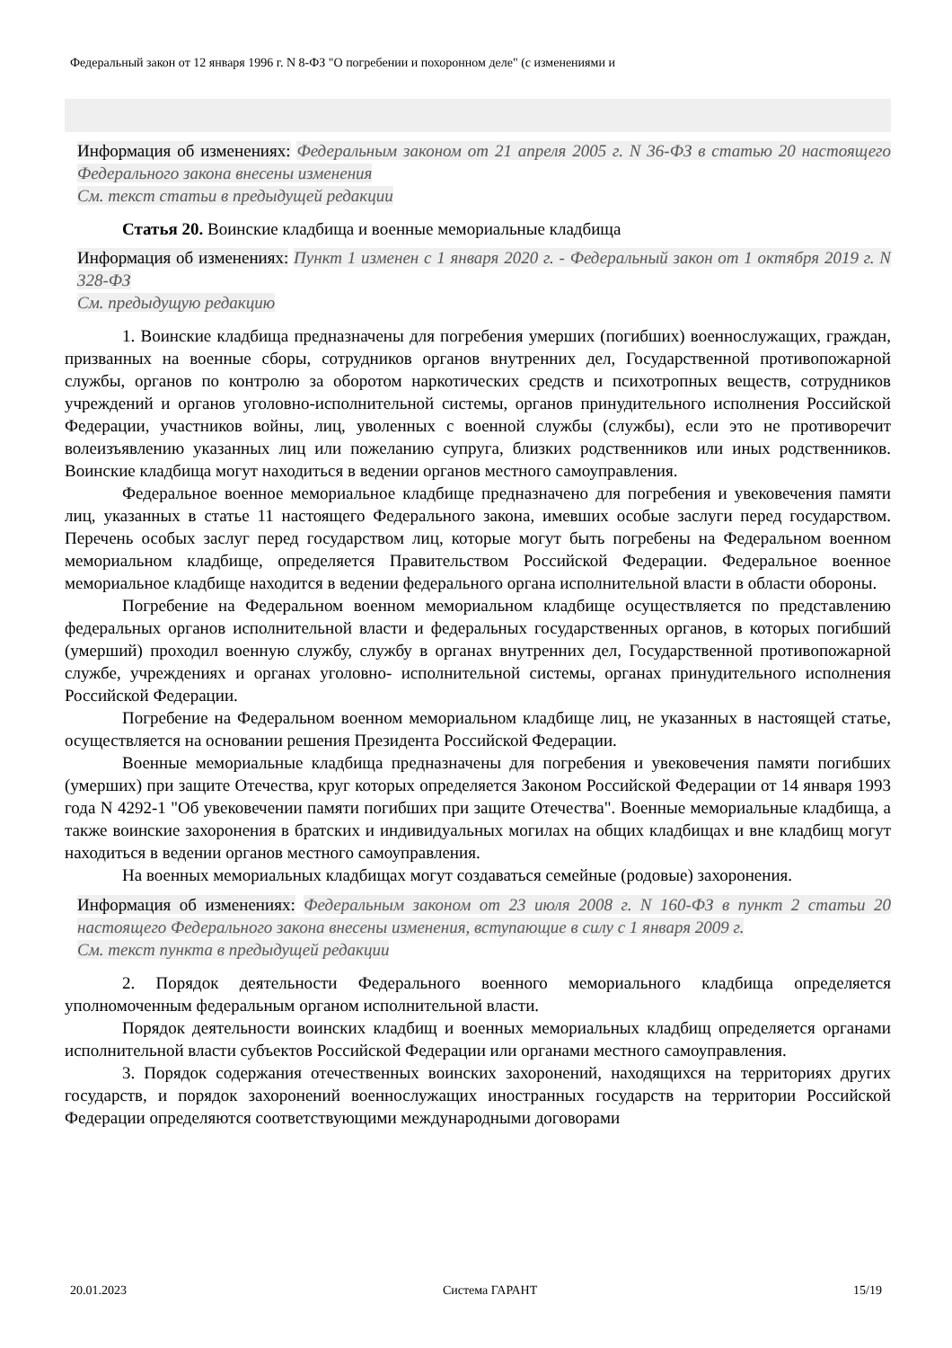Федеральный закон от 12 января 1996 г. N 8-ФЗ "О погребении и похоронном деле" (с изменениями и
Информация об изменениях: Федеральным законом от 21 апреля 2005 г. N 36-ФЗ в статью 20 настоящего Федерального закона внесены изменения
См. текст статьи в предыдущей редакции
Статья 20. Воинские кладбища и военные мемориальные кладбища
Информация об изменениях: Пункт 1 изменен с 1 января 2020 г. - Федеральный закон от 1 октября 2019 г. N 328-ФЗ
См. предыдущую редакцию
1. Воинские кладбища предназначены для погребения умерших (погибших) военнослужащих, граждан, призванных на военные сборы, сотрудников органов внутренних дел, Государственной противопожарной службы, органов по контролю за оборотом наркотических средств и психотропных веществ, сотрудников учреждений и органов уголовно-исполнительной системы, органов принудительного исполнения Российской Федерации, участников войны, лиц, уволенных с военной службы (службы), если это не противоречит волеизъявлению указанных лиц или пожеланию супруга, близких родственников или иных родственников. Воинские кладбища могут находиться в ведении органов местного самоуправления.
Федеральное военное мемориальное кладбище предназначено для погребения и увековечения памяти лиц, указанных в статье 11 настоящего Федерального закона, имевших особые заслуги перед государством. Перечень особых заслуг перед государством лиц, которые могут быть погребены на Федеральном военном мемориальном кладбище, определяется Правительством Российской Федерации. Федеральное военное мемориальное кладбище находится в ведении федерального органа исполнительной власти в области обороны.
Погребение на Федеральном военном мемориальном кладбище осуществляется по представлению федеральных органов исполнительной власти и федеральных государственных органов, в которых погибший (умерший) проходил военную службу, службу в органах внутренних дел, Государственной противопожарной службе, учреждениях и органах уголовно- исполнительной системы, органах принудительного исполнения Российской Федерации.
Погребение на Федеральном военном мемориальном кладбище лиц, не указанных в настоящей статье, осуществляется на основании решения Президента Российской Федерации.
Военные мемориальные кладбища предназначены для погребения и увековечения памяти погибших (умерших) при защите Отечества, круг которых определяется Законом Российской Федерации от 14 января 1993 года N 4292-1 "Об увековечении памяти погибших при защите Отечества". Военные мемориальные кладбища, а также воинские захоронения в братских и индивидуальных могилах на общих кладбищах и вне кладбищ могут находиться в ведении органов местного самоуправления.
На военных мемориальных кладбищах могут создаваться семейные (родовые) захоронения.
Информация об изменениях: Федеральным законом от 23 июля 2008 г. N 160-ФЗ в пункт 2 статьи 20 настоящего Федерального закона внесены изменения, вступающие в силу с 1 января 2009 г.
См. текст пункта в предыдущей редакции
2. Порядок деятельности Федерального военного мемориального кладбища определяется уполномоченным федеральным органом исполнительной власти.
Порядок деятельности воинских кладбищ и военных мемориальных кладбищ определяется органами исполнительной власти субъектов Российской Федерации или органами местного самоуправления.
3. Порядок содержания отечественных воинских захоронений, находящихся на территориях других государств, и порядок захоронений военнослужащих иностранных государств на территории Российской Федерации определяются соответствующими международными договорами
20.01.2023 Система ГАРАНТ 15/19